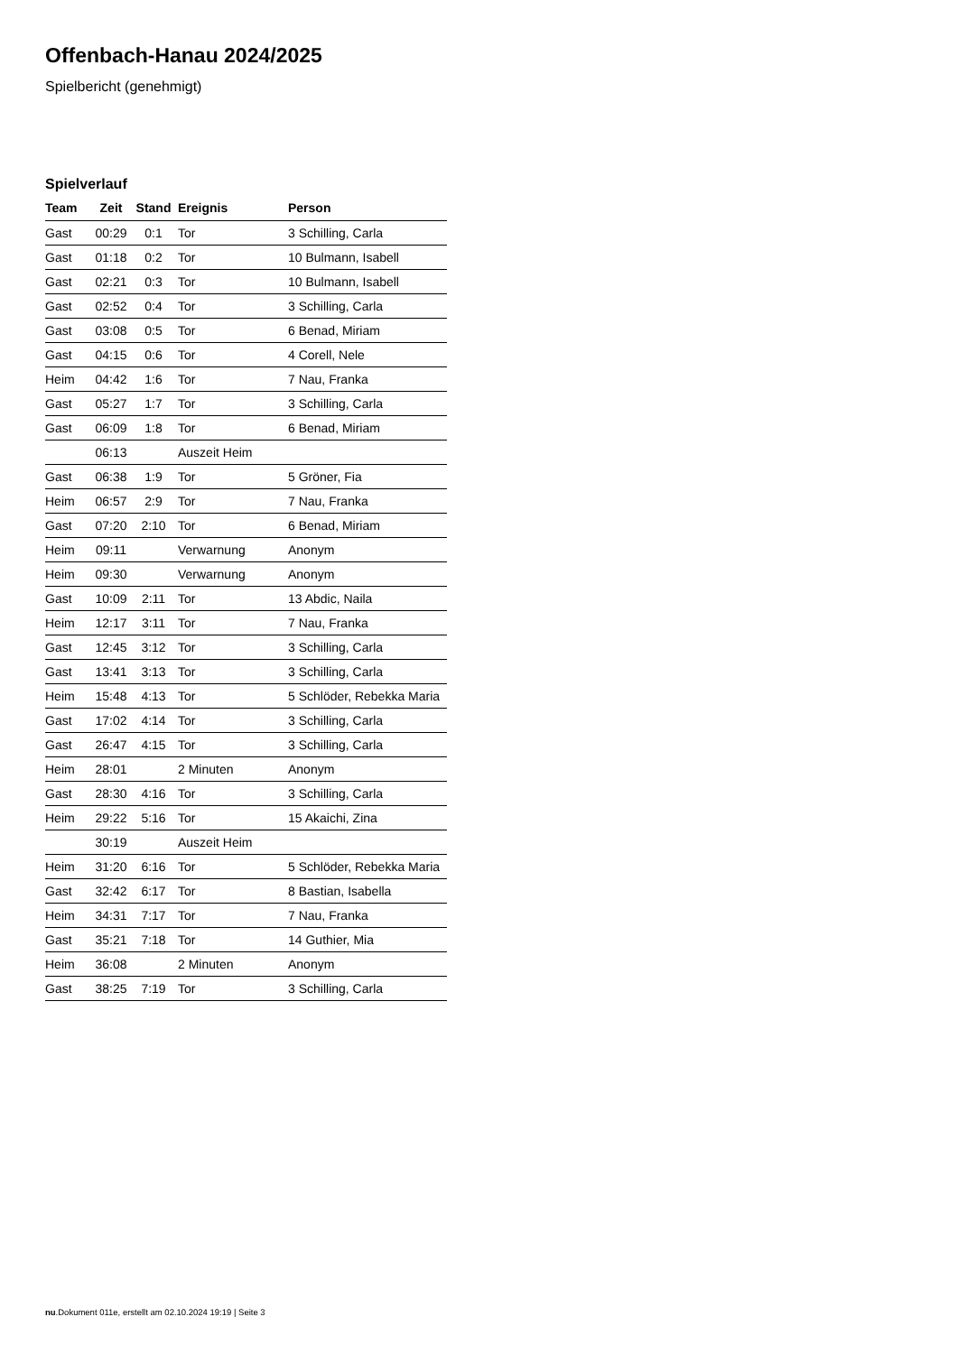Offenbach-Hanau 2024/2025
Spielbericht (genehmigt)
Spielverlauf
| Team | Zeit | Stand | Ereignis | Person |
| --- | --- | --- | --- | --- |
| Gast | 00:29 | 0:1 | Tor | 3 Schilling, Carla |
| Gast | 01:18 | 0:2 | Tor | 10 Bulmann, Isabell |
| Gast | 02:21 | 0:3 | Tor | 10 Bulmann, Isabell |
| Gast | 02:52 | 0:4 | Tor | 3 Schilling, Carla |
| Gast | 03:08 | 0:5 | Tor | 6 Benad, Miriam |
| Gast | 04:15 | 0:6 | Tor | 4 Corell, Nele |
| Heim | 04:42 | 1:6 | Tor | 7 Nau, Franka |
| Gast | 05:27 | 1:7 | Tor | 3 Schilling, Carla |
| Gast | 06:09 | 1:8 | Tor | 6 Benad, Miriam |
| | 06:13 | | Auszeit Heim | |
| Gast | 06:38 | 1:9 | Tor | 5 Gröner, Fia |
| Heim | 06:57 | 2:9 | Tor | 7 Nau, Franka |
| Gast | 07:20 | 2:10 | Tor | 6 Benad, Miriam |
| Heim | 09:11 | | Verwarnung | Anonym |
| Heim | 09:30 | | Verwarnung | Anonym |
| Gast | 10:09 | 2:11 | Tor | 13 Abdic, Naila |
| Heim | 12:17 | 3:11 | Tor | 7 Nau, Franka |
| Gast | 12:45 | 3:12 | Tor | 3 Schilling, Carla |
| Gast | 13:41 | 3:13 | Tor | 3 Schilling, Carla |
| Heim | 15:48 | 4:13 | Tor | 5 Schlöder, Rebekka Maria |
| Gast | 17:02 | 4:14 | Tor | 3 Schilling, Carla |
| Gast | 26:47 | 4:15 | Tor | 3 Schilling, Carla |
| Heim | 28:01 | | 2 Minuten | Anonym |
| Gast | 28:30 | 4:16 | Tor | 3 Schilling, Carla |
| Heim | 29:22 | 5:16 | Tor | 15 Akaichi, Zina |
| | 30:19 | | Auszeit Heim | |
| Heim | 31:20 | 6:16 | Tor | 5 Schlöder, Rebekka Maria |
| Gast | 32:42 | 6:17 | Tor | 8 Bastian, Isabella |
| Heim | 34:31 | 7:17 | Tor | 7 Nau, Franka |
| Gast | 35:21 | 7:18 | Tor | 14 Guthier, Mia |
| Heim | 36:08 | | 2 Minuten | Anonym |
| Gast | 38:25 | 7:19 | Tor | 3 Schilling, Carla |
nu.Dokument 011e, erstellt am 02.10.2024 19:19 | Seite 3